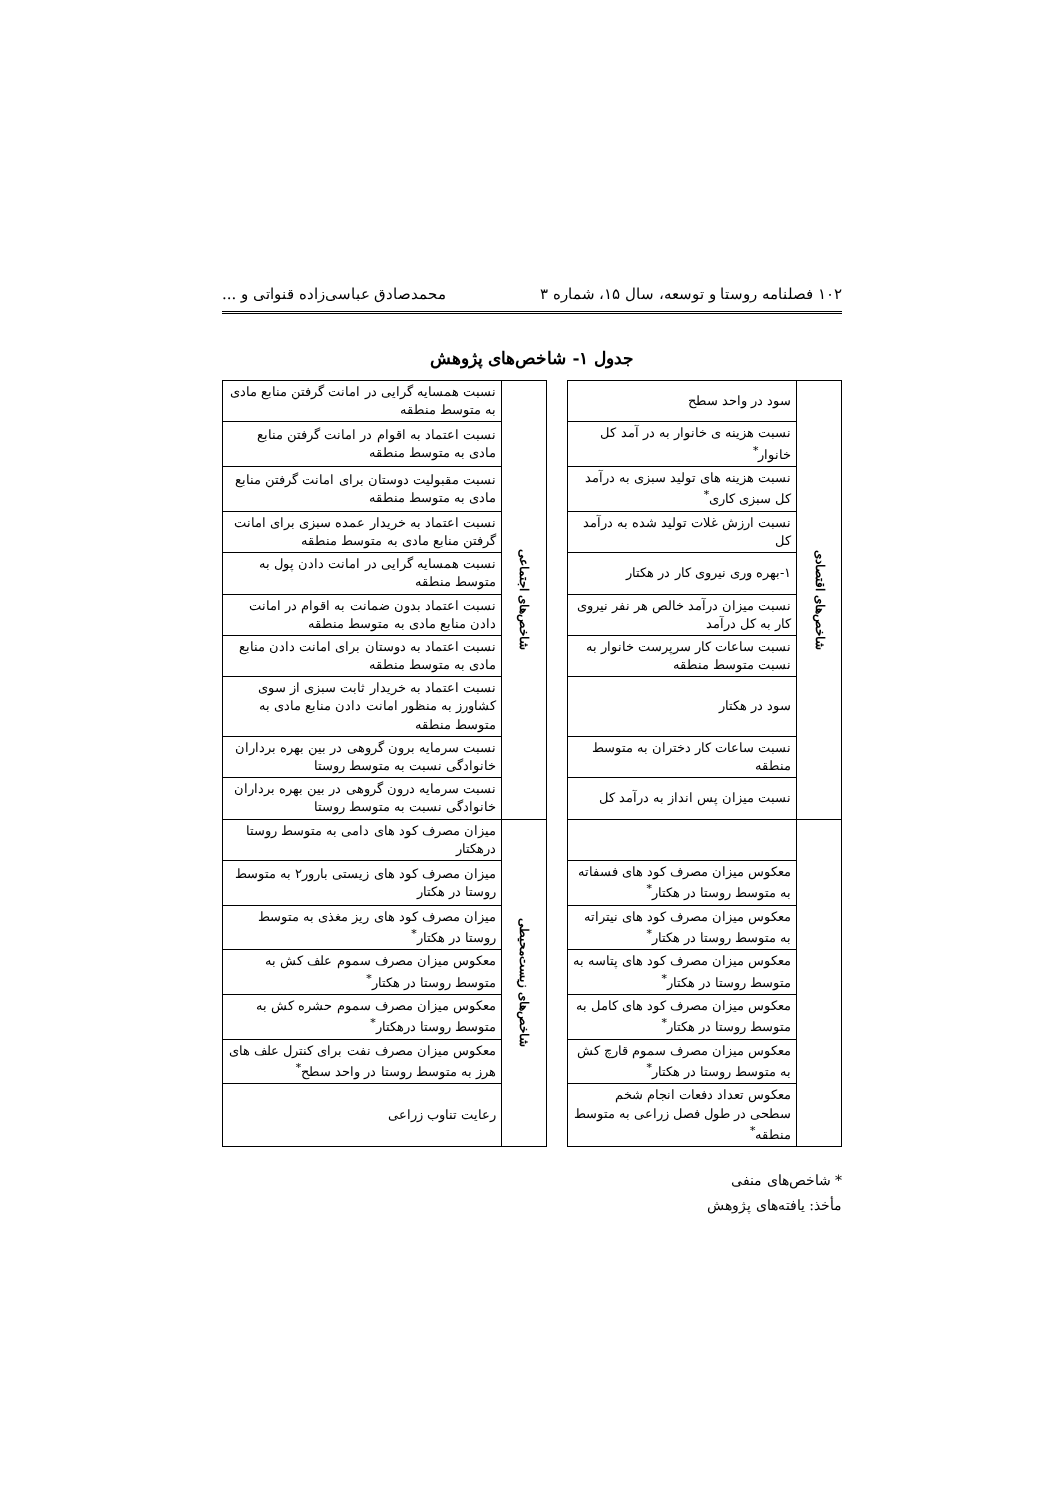۱۰۲ فصلنامه روستا و توسعه، سال ۱۵، شماره ۳ محمدصادق عباسی‌زاده قنواتی و ...
جدول ۱- شاخص‌های پژوهش
| شاخص‌های اقتصادی | سود در واحد سطح | | شاخص‌های اجتماعی | نسبت همسایه گرایی در امانت گرفتن منابع مادی به متوسط منطقه |
| | نسبت هزینه ی خانوار به در آمد کل خانوار<sup>*</sup> | | | نسبت اعتماد به اقوام در امانت گرفتن منابع مادی به متوسط منطقه |
| | نسبت هزینه های تولید سبزی به درآمد کل سبزی کاری<sup>*</sup> | | | نسبت مقبولیت دوستان برای امانت گرفتن منابع مادی به متوسط منطقه |
| | نسبت ارزش غلات تولید شده به درآمد کل | | | نسبت اعتماد به خریدار عمده سبزی برای امانت گرفتن منابع مادی به متوسط منطقه |
| | ۱-بهره وری نیروی کار در هکتار | | | نسبت همسایه گرایی در امانت دادن پول به متوسط منطقه |
| | نسبت میزان درآمد خالص هر نفر نیروی کار به کل درآمد | | | نسبت اعتماد بدون ضمانت به اقوام در امانت دادن منابع مادی به متوسط منطقه |
| | نسبت ساعات کار سرپرست خانوار به نسبت متوسط منطقه | | | نسبت اعتماد به دوستان برای امانت دادن منابع مادی به متوسط منطقه |
| | سود در هکتار | | | نسبت اعتماد به خریدار ثابت سبزی از سوی کشاورز به منظور امانت دادن منابع مادی به متوسط منطقه |
| | نسبت ساعات کار دختران به متوسط منطقه | | | نسبت سرمایه برون گروهی در بین بهره برداران خانوادگی نسبت به متوسط روستا |
| | نسبت میزان پس انداز به درآمد کل | | | نسبت سرمایه درون گروهی در بین بهره برداران خانوادگی نسبت به متوسط روستا |
| | | | شاخص‌های زیست‌محیطی | میزان مصرف کود های دامی به متوسط روستا درهکتار |
| | معکوس میزان مصرف کود های فسفاته به متوسط روستا در هکتار<sup>*</sup> | | | میزان مصرف کود های زیستی بارور۲ به متوسط روستا در هکتار |
| | معکوس میزان مصرف کود های نیتراته به متوسط روستا در هکتار<sup>*</sup> | | | میزان مصرف کود های ریز مغذی به متوسط روستا در هکتار<sup>*</sup> |
| | معکوس میزان مصرف کود های پتاسه به متوسط روستا در هکتار<sup>*</sup> | | | معکوس میزان مصرف سموم علف کش به متوسط روستا در هکتار<sup>*</sup> |
| | معکوس میزان مصرف کود های کامل به متوسط روستا در هکتار<sup>*</sup> | | | معکوس میزان مصرف سموم حشره کش به متوسط روستا درهکتار<sup>*</sup> |
| | معکوس میزان مصرف سموم قارچ کش به متوسط روستا در هکتار<sup>*</sup> | | | معکوس میزان مصرف نفت برای کنترل علف های هرز به متوسط روستا در واحد سطح<sup>*</sup> |
| | معکوس تعداد دفعات انجام شخم سطحی در طول فصل زراعی به متوسط منطقه<sup>*</sup> | | | رعایت تناوب زراعی |
* شاخص‌های منفی
مأخذ: یافته‌های پژوهش